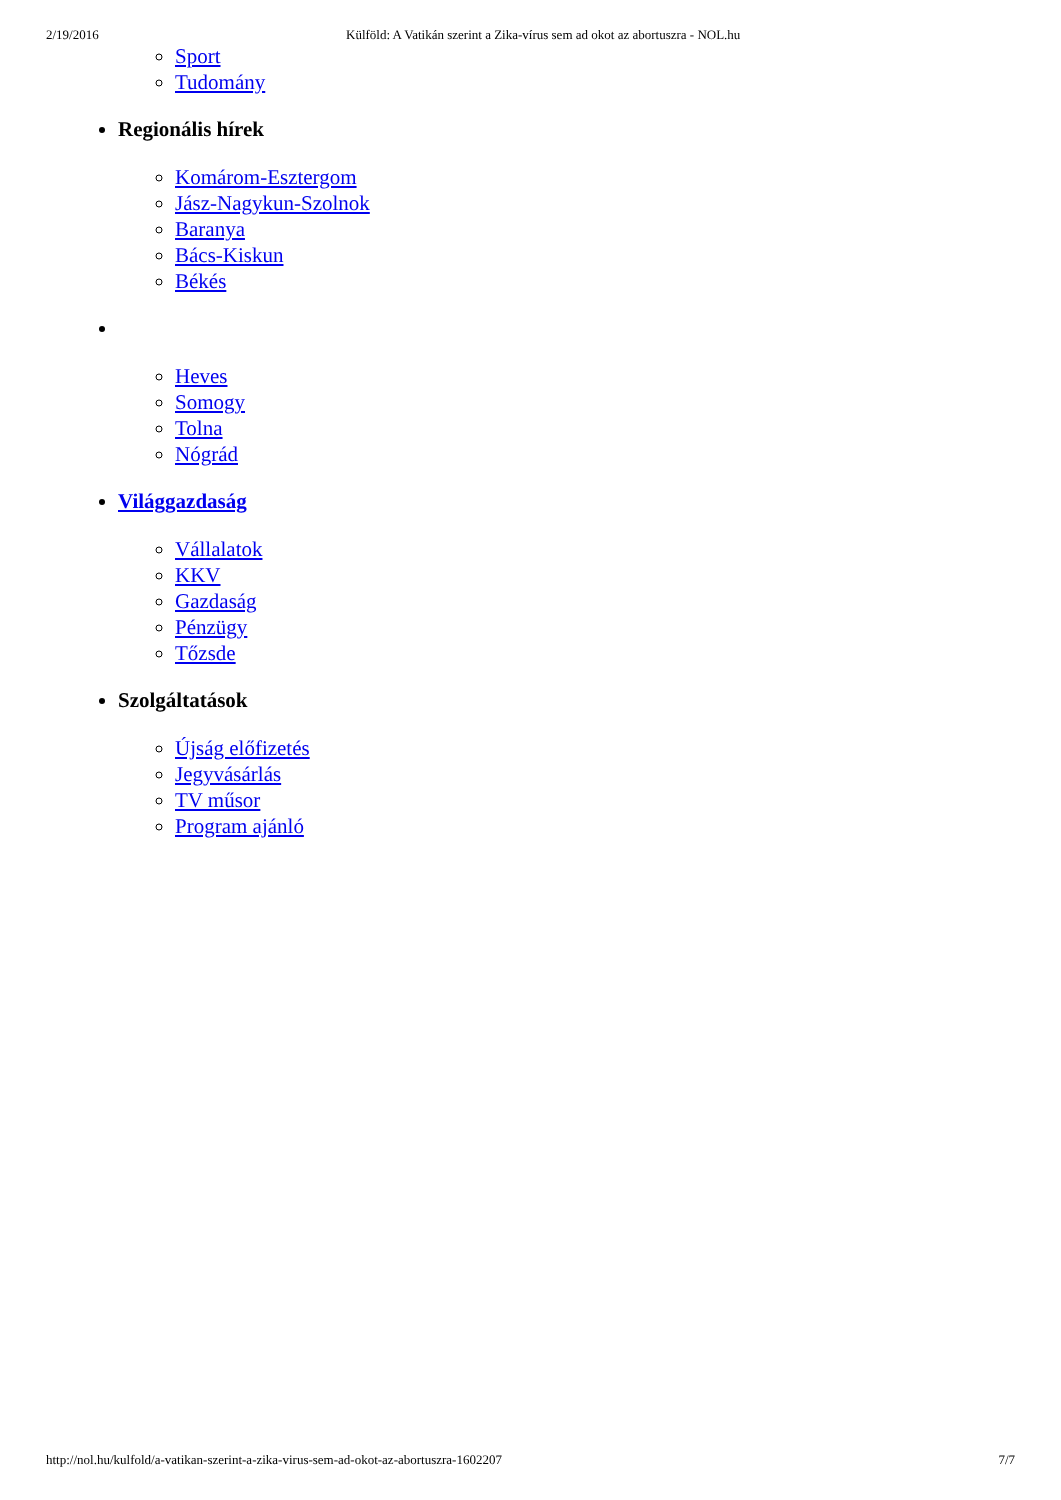2/19/2016 Külföld: A Vatikán szerint a Zika-vírus sem ad okot az abortuszra - NOL.hu
Sport
Tudomány
Regionális hírek
Komárom-Esztergom
Jász-Nagykun-Szolnok
Baranya
Bács-Kiskun
Békés
Heves
Somogy
Tolna
Nógrád
Világgazdaság
Vállalatok
KKV
Gazdaság
Pénzügy
Tőzsde
Szolgáltatások
Újság előfizetés
Jegyvásárlás
TV műsor
Program ajánló
http://nol.hu/kulfold/a-vatikan-szerint-a-zika-virus-sem-ad-okot-az-abortuszra-1602207 7/7